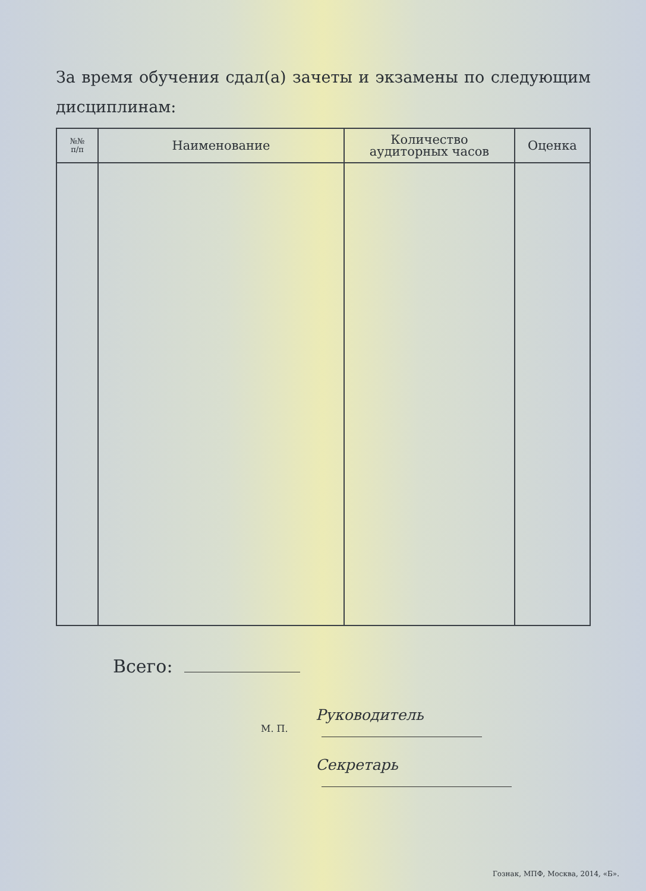За время обучения сдал(а) зачеты и экзамены по следующим дисциплинам:
| №№ п/п | Наименование | Количество аудиторных часов | Оценка |
| --- | --- | --- | --- |
Всего:
М. П.
Руководитель
Секретарь
Гознак, МПФ, Москва, 2014, «Б».